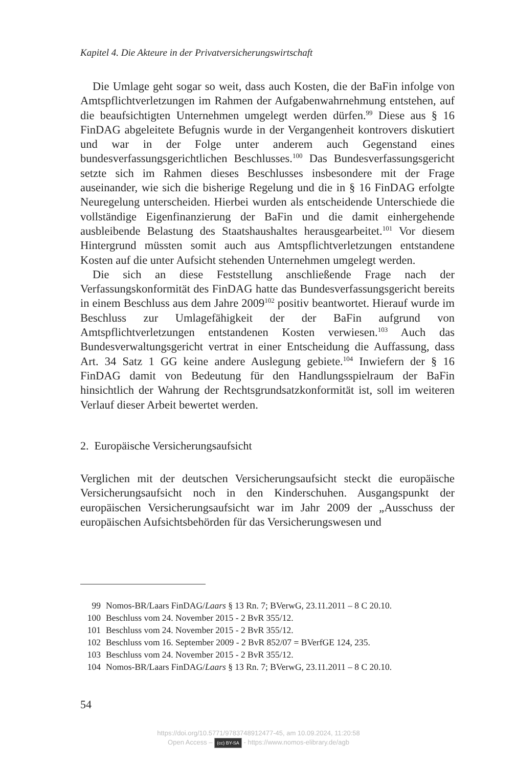Kapitel 4. Die Akteure in der Privatversicherungswirtschaft
Die Umlage geht sogar so weit, dass auch Kosten, die der BaFin infolge von Amtspflichtverletzungen im Rahmen der Aufgabenwahrnehmung entstehen, auf die beaufsichtigten Unternehmen umgelegt werden dürfen.<sup>99</sup> Diese aus § 16 FinDAG abgeleitete Befugnis wurde in der Vergangenheit kontrovers diskutiert und war in der Folge unter anderem auch Gegenstand eines bundesverfassungsgerichtlichen Beschlusses.<sup>100</sup> Das Bundesverfassungsgericht setzte sich im Rahmen dieses Beschlusses insbesondere mit der Frage auseinander, wie sich die bisherige Regelung und die in § 16 FinDAG erfolgte Neuregelung unterscheiden. Hierbei wurden als entscheidende Unterschiede die vollständige Eigenfinanzierung der BaFin und die damit einhergehende ausbleibende Belastung des Staatshaushaltes herausgearbeitet.<sup>101</sup> Vor diesem Hintergrund müssten somit auch aus Amtspflichtverletzungen entstandene Kosten auf die unter Aufsicht stehenden Unternehmen umgelegt werden.
Die sich an diese Feststellung anschließende Frage nach der Verfassungskonformität des FinDAG hatte das Bundesverfassungsgericht bereits in einem Beschluss aus dem Jahre 2009<sup>102</sup> positiv beantwortet. Hierauf wurde im Beschluss zur Umlagefähigkeit der der BaFin aufgrund von Amtspflichtverletzungen entstandenen Kosten verwiesen.<sup>103</sup> Auch das Bundesverwaltungsgericht vertrat in einer Entscheidung die Auffassung, dass Art. 34 Satz 1 GG keine andere Auslegung gebiete.<sup>104</sup> Inwiefern der § 16 FinDAG damit von Bedeutung für den Handlungsspielraum der BaFin hinsichtlich der Wahrung der Rechtsgrundsatzkonformität ist, soll im weiteren Verlauf dieser Arbeit bewertet werden.
2. Europäische Versicherungsaufsicht
Verglichen mit der deutschen Versicherungsaufsicht steckt die europäische Versicherungsaufsicht noch in den Kinderschuhen. Ausgangspunkt der europäischen Versicherungsaufsicht war im Jahr 2009 der „Ausschuss der europäischen Aufsichtsbehörden für das Versicherungswesen und
99 Nomos-BR/Laars FinDAG/Laars § 13 Rn. 7; BVerwG, 23.11.2011 – 8 C 20.10.
100 Beschluss vom 24. November 2015 - 2 BvR 355/12.
101 Beschluss vom 24. November 2015 - 2 BvR 355/12.
102 Beschluss vom 16. September 2009 - 2 BvR 852/07 = BVerfGE 124, 235.
103 Beschluss vom 24. November 2015 - 2 BvR 355/12.
104 Nomos-BR/Laars FinDAG/Laars § 13 Rn. 7; BVerwG, 23.11.2011 – 8 C 20.10.
54
https://doi.org/10.5771/9783748912477-45, am 10.09.2024, 11:20:58
Open Access – (cc) BY-SA - https://www.nomos-elibrary.de/agb